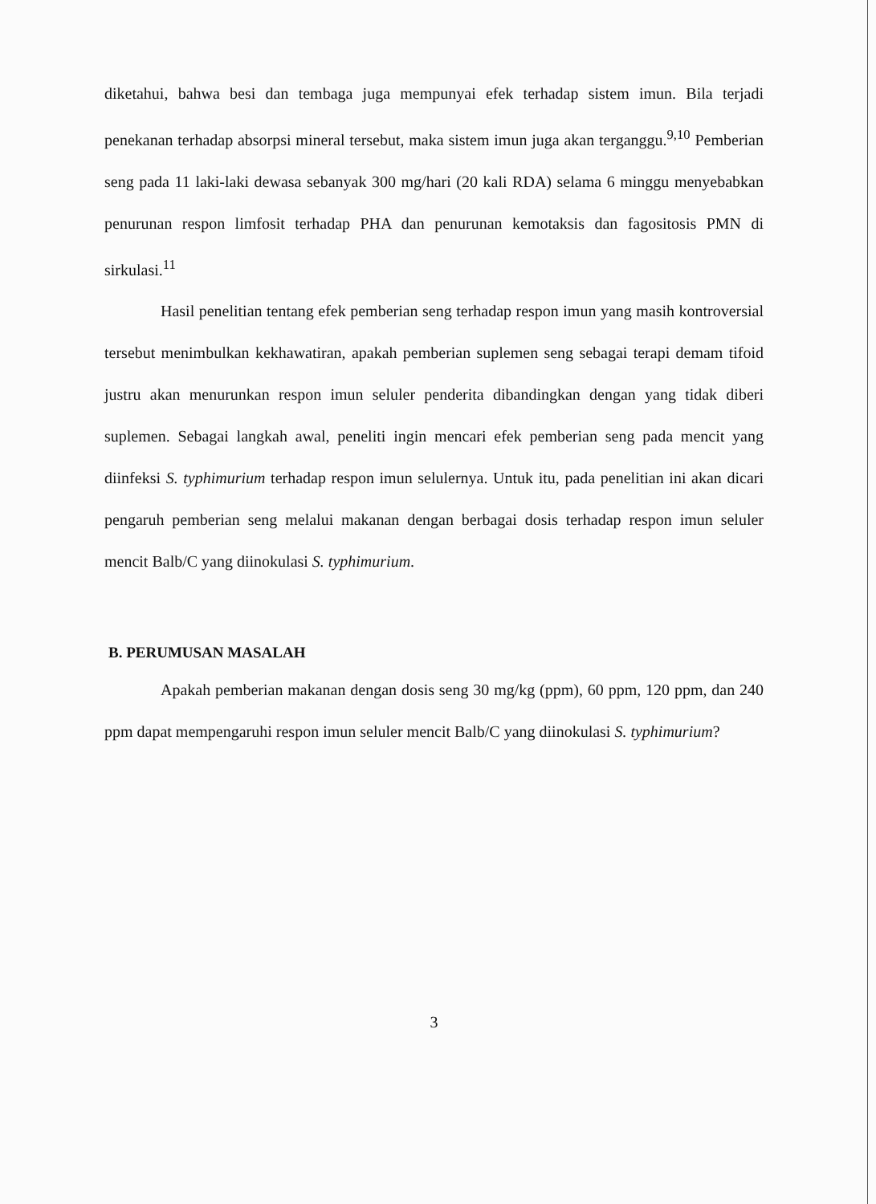diketahui, bahwa besi dan tembaga juga mempunyai efek terhadap sistem imun. Bila terjadi penekanan terhadap absorpsi mineral tersebut, maka sistem imun juga akan terganggu.<sup>9,10</sup> Pemberian seng pada 11 laki-laki dewasa sebanyak 300 mg/hari (20 kali RDA) selama 6 minggu menyebabkan penurunan respon limfosit terhadap PHA dan penurunan kemotaksis dan fagositosis PMN di sirkulasi.<sup>11</sup>
Hasil penelitian tentang efek pemberian seng terhadap respon imun yang masih kontroversial tersebut menimbulkan kekhawatiran, apakah pemberian suplemen seng sebagai terapi demam tifoid justru akan menurunkan respon imun seluler penderita dibandingkan dengan yang tidak diberi suplemen. Sebagai langkah awal, peneliti ingin mencari efek pemberian seng pada mencit yang diinfeksi S. typhimurium terhadap respon imun selulernya. Untuk itu, pada penelitian ini akan dicari pengaruh pemberian seng melalui makanan dengan berbagai dosis terhadap respon imun seluler mencit Balb/C yang diinokulasi S. typhimurium.
B. PERUMUSAN MASALAH
Apakah pemberian makanan dengan dosis seng 30 mg/kg (ppm), 60 ppm, 120 ppm, dan 240 ppm dapat mempengaruhi respon imun seluler mencit Balb/C yang diinokulasi S. typhimurium?
3